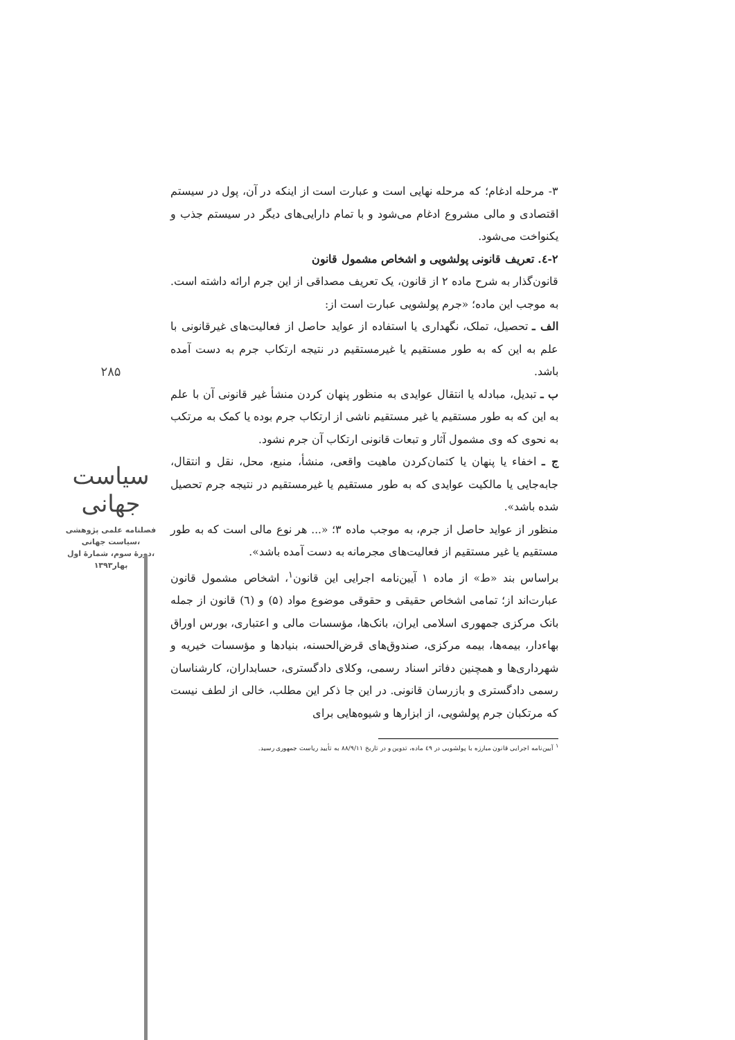۳- مرحله ادغام؛ که مرحله نهایی است و عبارت است از اینکه در آن، پول در سیستم اقتصادی و مالی مشروع ادغام می‌شود و با تمام دارایی‌های دیگر در سیستم جذب و یکنواخت می‌شود.
۲-٤. تعریف قانونی پولشویی و اشخاص مشمول قانون
قانون‌گذار به شرح ماده ۲ از قانون، یک تعریف مصداقی از این جرم ارائه داشته است. به موجب این ماده؛ «جرم پولشویی عبارت است از:
الف ـ تحصیل، تملک، نگهداری یا استفاده از عواید حاصل از فعالیت‌های غیرقانونی با علم به این که به طور مستقیم یا غیرمستقیم در نتیجه ارتکاب جرم به دست آمده باشد.
ب ـ تبدیل، مبادله یا انتقال عوایدی به منظور پنهان کردن منشأ غیر قانونی آن با علم به این که به طور مستقیم یا غیر مستقیم ناشی از ارتکاب جرم بوده یا کمک به مرتکب به نحوی که وی مشمول آثار و تبعات قانونی ارتکاب آن جرم نشود.
ج ـ اخفاء یا پنهان یا کتمان‌کردن ماهیت واقعی، منشأ، منبع، محل، نقل و انتقال، جابه‌جایی یا مالکیت عوایدی که به طور مستقیم یا غیرمستقیم در نتیجه جرم تحصیل شده باشد».
منظور از عواید حاصل از جرم، به موجب ماده ۳؛ «... هر نوع مالی است که به طور مستقیم یا غیر مستقیم از فعالیت‌های مجرمانه به دست آمده باشد».
براساس بند «ط» از ماده ۱ آیین‌نامه اجرایی این قانون<sup>۱</sup>، اشخاص مشمول قانون عبارت‌اند از؛ تمامی اشخاص حقیقی و حقوقی موضوع مواد (۵) و (٦) قانون از جمله بانک مرکزی جمهوری اسلامی ایران، بانک‌ها، مؤسسات مالی و اعتباری، بورس اوراق بهاءدار، بیمه‌ها، بیمه مرکزی، صندوق‌های قرض‌الحسنه، بنیادها و مؤسسات خیریه و شهرداری‌ها و همچنین دفاتر اسناد رسمی، وکلای دادگستری، حسابداران، کارشناسان رسمی دادگستری و بازرسان قانونی. در این جا ذکر این مطلب، خالی از لطف نیست که مرتکبان جرم پولشویی، از ابزارها و شیوه‌هایی برای
<sup>۱</sup> آیین‌نامه اجرایی قانون مبارزه با پولشویی در ٤۹ ماده، تدوین و در تاریخ ۸۸/۹/۱۱ به تأیید ریاست جمهوری رسید.
۲۸۵
سیاست جهانی
فصلنامه علمی پژوهشی
سیاست جهانی،
دورهٔ سوم، شمارهٔ اول،
بهار۱۳۹۳